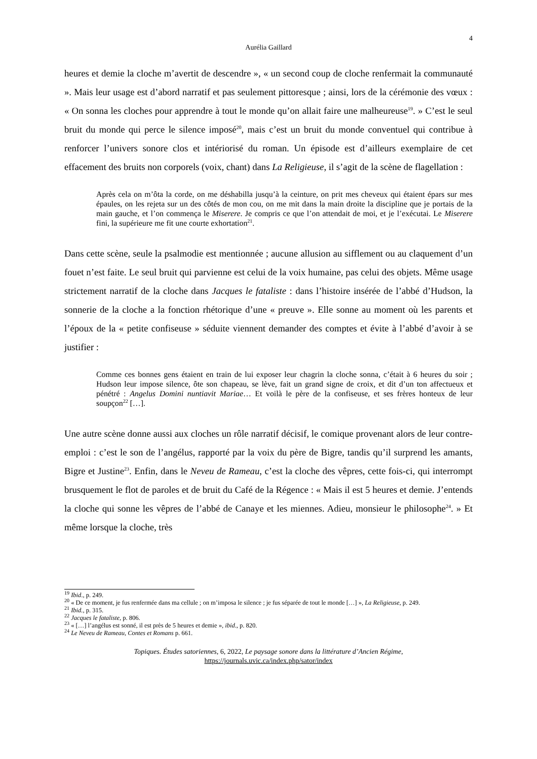4
Aurélia Gaillard
heures et demie la cloche m’avertit de descendre », « un second coup de cloche renfermait la communauté ». Mais leur usage est d’abord narratif et pas seulement pittoresque ; ainsi, lors de la cérémonie des vœux : « On sonna les cloches pour apprendre à tout le monde qu’on allait faire une malheureuse<sup>19</sup>. » C’est le seul bruit du monde qui perce le silence imposé<sup>20</sup>, mais c’est un bruit du monde conventuel qui contribue à renforcer l’univers sonore clos et intériorisé du roman. Un épisode est d’ailleurs exemplaire de cet effacement des bruits non corporels (voix, chant) dans La Religieuse, il s’agit de la scène de flagellation :
Après cela on m’ôta la corde, on me déshabilla jusqu’à la ceinture, on prit mes cheveux qui étaient épars sur mes épaules, on les rejeta sur un des côtés de mon cou, on me mit dans la main droite la discipline que je portais de la main gauche, et l’on commença le Miserere. Je compris ce que l’on attendait de moi, et je l’exécutai. Le Miserere fini, la supérieure me fit une courte exhortation<sup>21</sup>.
Dans cette scène, seule la psalmodie est mentionnée ; aucune allusion au sifflement ou au claquement d’un fouet n’est faite. Le seul bruit qui parvienne est celui de la voix humaine, pas celui des objets. Même usage strictement narratif de la cloche dans Jacques le fataliste : dans l’histoire insérée de l’abbé d’Hudson, la sonnerie de la cloche a la fonction rhétorique d’une « preuve ». Elle sonne au moment où les parents et l’époux de la « petite confiseuse » séduite viennent demander des comptes et évite à l’abbé d’avoir à se justifier :
Comme ces bonnes gens étaient en train de lui exposer leur chagrin la cloche sonna, c’était à 6 heures du soir ; Hudson leur impose silence, ôte son chapeau, se lève, fait un grand signe de croix, et dit d’un ton affectueux et pénétré : Angelus Domini nuntiavit Mariae… Et voilà le père de la confiseuse, et ses frères honteux de leur soupçon<sup>22</sup> […].
Une autre scène donne aussi aux cloches un rôle narratif décisif, le comique provenant alors de leur contre-emploi : c’est le son de l’angélus, rapporté par la voix du père de Bigre, tandis qu’il surprend les amants, Bigre et Justine<sup>23</sup>. Enfin, dans le Neveu de Rameau, c’est la cloche des vêpres, cette fois-ci, qui interrompt brusquement le flot de paroles et de bruit du Café de la Régence : « Mais il est 5 heures et demie. J’entends la cloche qui sonne les vêpres de l’abbé de Canaye et les miennes. Adieu, monsieur le philosophe<sup>24</sup>. » Et même lorsque la cloche, très
<sup>19</sup> Ibid., p. 249.
<sup>20</sup> « De ce moment, je fus renfermée dans ma cellule ; on m’imposa le silence ; je fus séparée de tout le monde […] », La Religieuse, p. 249.
<sup>21</sup> Ibid., p. 315.
<sup>22</sup> Jacques le fataliste, p. 806.
<sup>23</sup> « […] l’angélus est sonné, il est près de 5 heures et demie », ibid., p. 820.
<sup>24</sup> Le Neveu de Rameau, Contes et Romans p. 661.
Topiques. Études satoriennes, 6, 2022, Le paysage sonore dans la littérature d’Ancien Régime,
https://journals.uvic.ca/index.php/sator/index